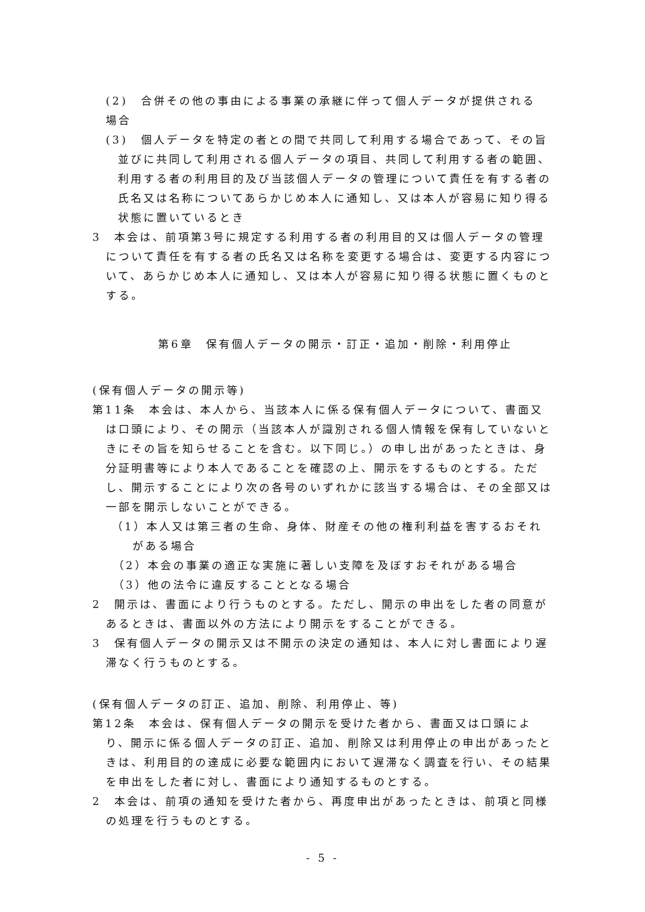(2)　合併その他の事由による事業の承継に伴って個人データが提供される
場合
(3)　個人データを特定の者との間で共同して利用する場合であって、その旨並びに共同して利用される個人データの項目、共同して利用する者の範囲、利用する者の利用目的及び当該個人データの管理について責任を有する者の氏名又は名称についてあらかじめ本人に通知し、又は本人が容易に知り得る状態に置いているとき
3　本会は、前項第3号に規定する利用する者の利用目的又は個人データの管理について責任を有する者の氏名又は名称を変更する場合は、変更する内容について、あらかじめ本人に通知し、又は本人が容易に知り得る状態に置くものとする。
第6章　保有個人データの開示・訂正・追加・削除・利用停止
(保有個人データの開示等)
第11条　本会は、本人から、当該本人に係る保有個人データについて、書面又は口頭により、その開示（当該本人が識別される個人情報を保有していないときにその旨を知らせることを含む。以下同じ。）の申し出があったときは、身分証明書等により本人であることを確認の上、開示をするものとする。ただし、開示することにより次の各号のいずれかに該当する場合は、その全部又は一部を開示しないことができる。
（1）本人又は第三者の生命、身体、財産その他の権利利益を害するおそれがある場合
（2）本会の事業の適正な実施に著しい支障を及ぼすおそれがある場合
（3）他の法令に違反することとなる場合
2　開示は、書面により行うものとする。ただし、開示の申出をした者の同意があるときは、書面以外の方法により開示をすることができる。
3　保有個人データの開示又は不開示の決定の通知は、本人に対し書面により遅滞なく行うものとする。
(保有個人データの訂正、追加、削除、利用停止、等)
第12条　本会は、保有個人データの開示を受けた者から、書面又は口頭により、開示に係る個人データの訂正、追加、削除又は利用停止の申出があったときは、利用目的の達成に必要な範囲内において遅滞なく調査を行い、その結果を申出をした者に対し、書面により通知するものとする。
2　本会は、前項の通知を受けた者から、再度申出があったときは、前項と同様の処理を行うものとする。
- 5 -